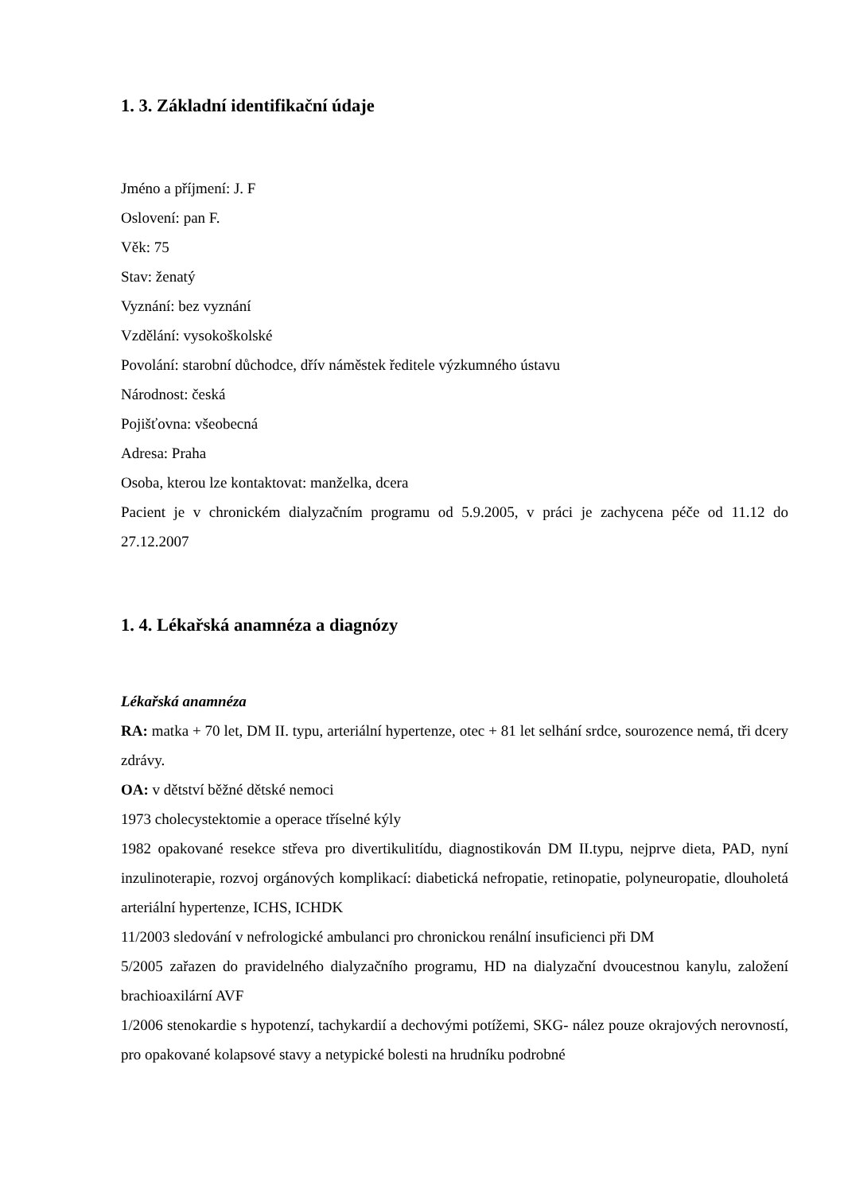1. 3. Základní identifikační údaje
Jméno a příjmení: J. F
Oslovení: pan F.
Věk: 75
Stav: ženatý
Vyznání: bez vyznání
Vzdělání: vysokoškolské
Povolání: starobní důchodce, dřív náměstek ředitele výzkumného ústavu
Národnost: česká
Pojišťovna: všeobecná
Adresa: Praha
Osoba, kterou lze kontaktovat: manželka, dcera
Pacient je v chronickém dialyzačním programu od 5.9.2005, v práci je zachycena péče od 11.12 do 27.12.2007
1. 4. Lékařská anamnéza a diagnózy
Lékařská anamnéza
RA: matka + 70 let, DM II. typu, arteriální hypertenze, otec + 81 let selhání srdce, sourozence nemá, tři dcery zdrávy.
OA: v dětství běžné dětské nemoci
1973 cholecystektomie a operace tříselné kýly
1982 opakované resekce střeva pro divertikulitídu, diagnostikován DM II.typu, nejprve dieta, PAD, nyní inzulinoterapie, rozvoj orgánových komplikací: diabetická nefropatie, retinopatie, polyneuropatie, dlouholetá arteriální hypertenze, ICHS, ICHDK
11/2003 sledování v nefrologické ambulanci pro chronickou renální insuficienci při DM
5/2005 zařazen do pravidelného dialyzačního programu, HD na dialyzační dvoucestnou kanylu, založení brachioaxilární AVF
1/2006 stenokardie s hypotenzí, tachykardií a dechovými potížemi, SKG- nález pouze okrajových nerovností, pro opakované kolapsové stavy a netypické bolesti na hrudníku podrobné